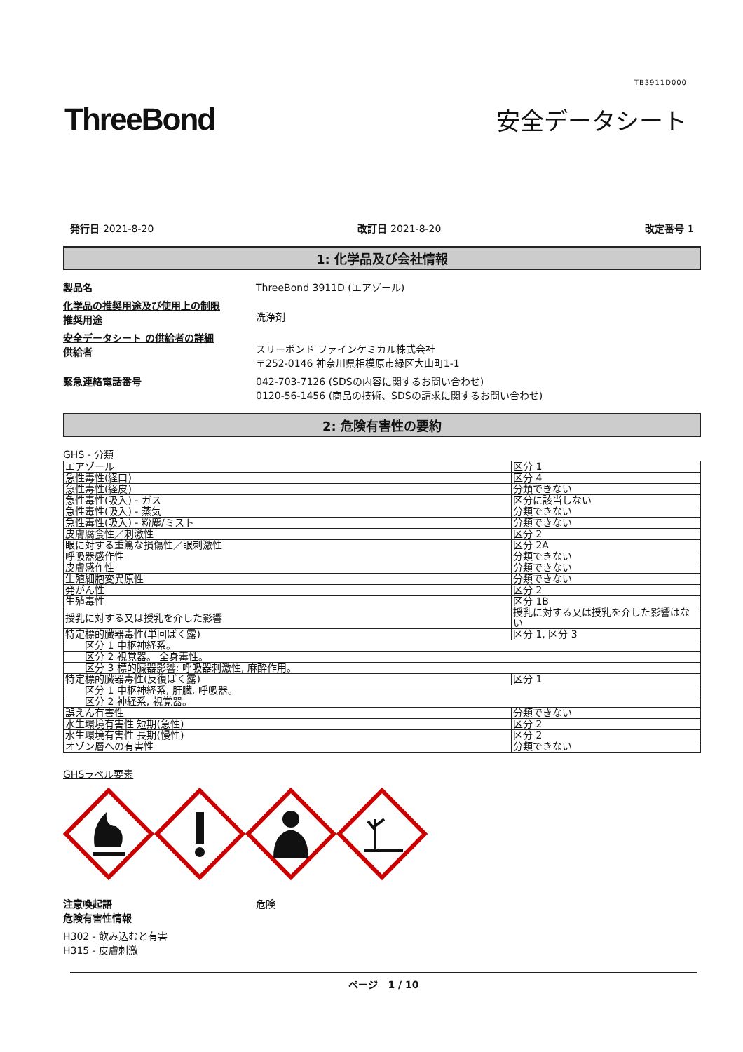TB3911D000
ThreeBond
安全データシート
発行日 2021-8-20 改訂日 2021-8-20 改定番号 1
1: 化学品及び会社情報
製品名 ThreeBond 3911D (エアゾール)
化学品の推奨用途及び使用上の制限
推奨用途
洗浄剤
安全データシート の供給者の詳細
供給者
スリーボンド ファインケミカル株式会社
〒252-0146 神奈川県相模原市緑区大山町1-1
緊急連絡電話番号 042-703-7126 (SDSの内容に関するお問い合わせ)
0120-56-1456 (商品の技術、SDSの請求に関するお問い合わせ)
2: 危険有害性の要約
GHS - 分類
| エアゾール | 区分 1 |
| 急性毒性(経口) | 区分 4 |
| 急性毒性(経皮) | 分類できない |
| 急性毒性(吸入) - ガス | 区分に該当しない |
| 急性毒性(吸入) - 蒸気 | 分類できない |
| 急性毒性(吸入) - 粉塵/ミスト | 分類できない |
| 皮膚腐食性／刺激性 | 区分 2 |
| 眼に対する重篤な損傷性／眼刺激性 | 区分 2A |
| 呼吸器感作性 | 分類できない |
| 皮膚感作性 | 分類できない |
| 生殖細胞変異原性 | 分類できない |
| 発がん性 | 区分 2 |
| 生殖毒性 | 区分 1B |
| 授乳に対する又は授乳を介した影響 | 授乳に対する又は授乳を介した影響はない |
| 特定標的臓器毒性(単回ばく露) | 区分 1, 区分 3 |
| 区分 1 中枢神経系。 | |
| 区分 2 視覚器。 全身毒性。 | |
| 区分 3 標的臓器影響: 呼吸器刺激性, 麻酔作用。 | |
| 特定標的臓器毒性(反復ばく露) | 区分 1 |
| 区分 1 中枢神経系, 肝臓, 呼吸器。 | |
| 区分 2 神経系, 視覚器。 | |
| 誤えん有害性 | 分類できない |
| 水生環境有害性 短期(急性) | 区分 2 |
| 水生環境有害性 長期(慢性) | 区分 2 |
| オゾン層への有害性 | 分類できない |
GHSラベル要素
注意喚起語
危険有害性情報
危険
H302 - 飲み込むと有害
H315 - 皮膚刺激
ページ　1 / 10